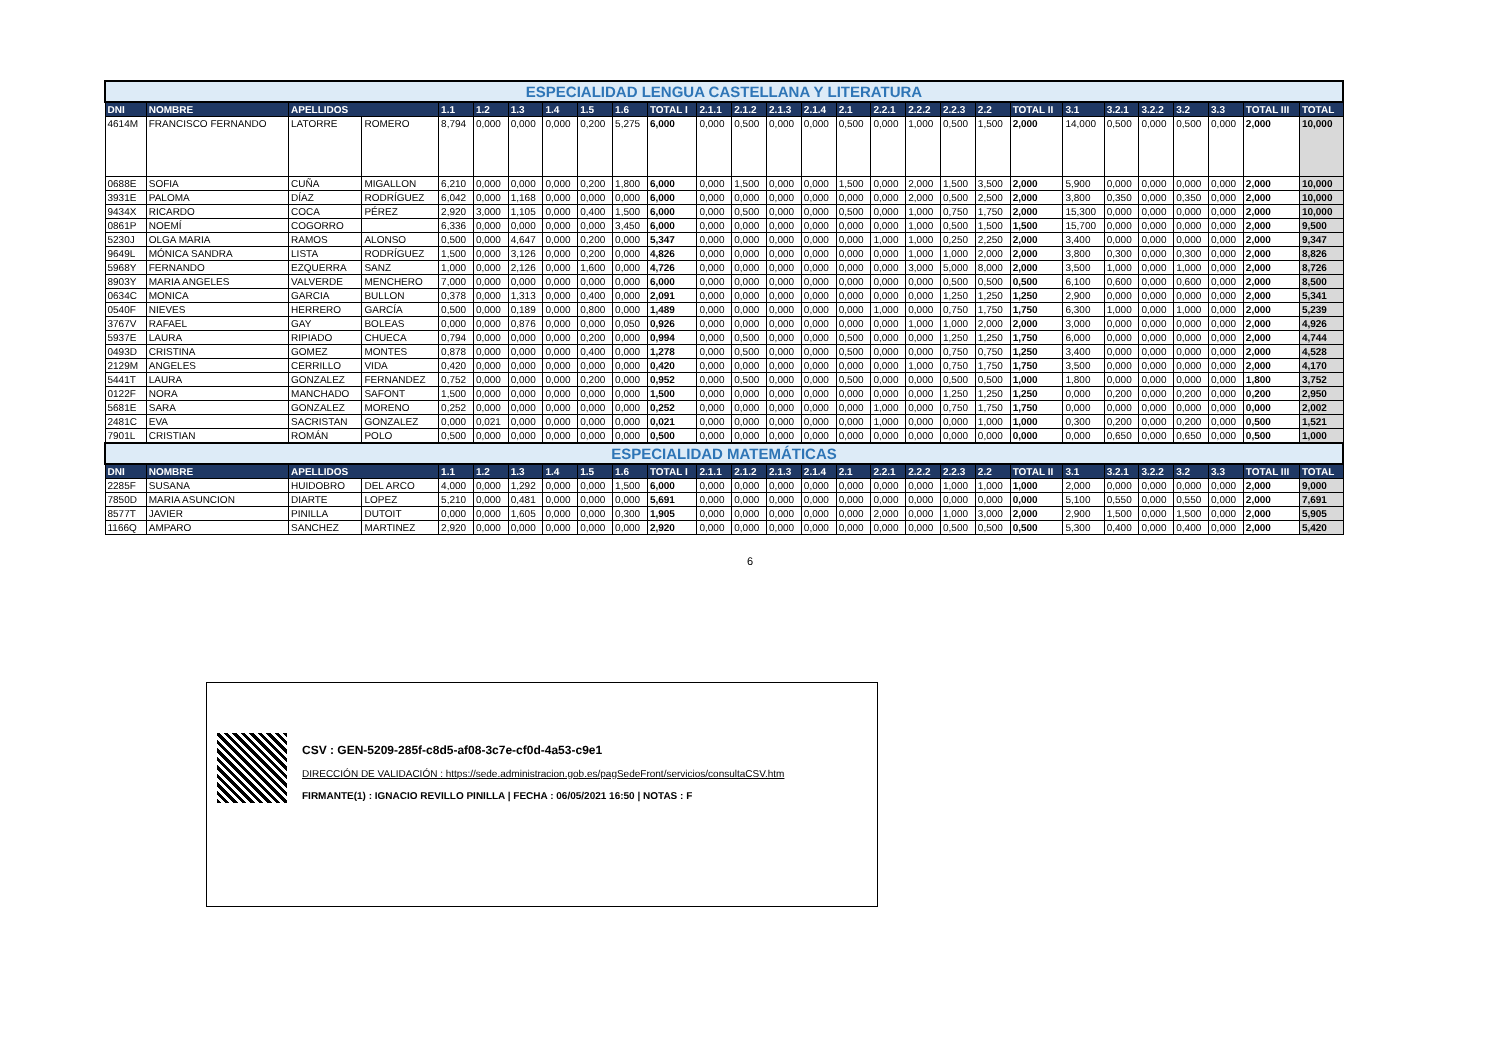| ESPECIALIDAD LENGUA CASTELLANA Y LITERATURA | | | | | | | | | | | | | | | | | | | | | | | | | | | |
| DNI | NOMBRE | APELLIDOS | | 1.1 | 1.2 | 1.3 | 1.4 | 1.5 | 1.6 | TOTAL I | 2.1.1 | 2.1.2 | 2.1.3 | 2.1.4 | 2.1 | 2.2.1 | 2.2.2 | 2.2.3 | 2.2 | TOTAL II | 3.1 | 3.2.1 | 3.2.2 | 3.2 | 3.3 | TOTAL III | TOTAL |
| 4614M | FRANCISCO FERNANDO | LATORRE | ROMERO | 8,794 | 0,000 | 0,000 | 0,000 | 0,200 | 5,275 | 6,000 | 0,000 | 0,500 | 0,000 | 0,000 | 0,500 | 0,000 | 1,000 | 0,500 | 1,500 | 2,000 | 14,000 | 0,500 | 0,000 | 0,500 | 0,000 | 2,000 | 10,000 |
| 0688E | SOFIA | CUÑA | MIGALLON | 6,210 | 0,000 | 0,000 | 0,000 | 0,200 | 1,800 | 6,000 | 0,000 | 1,500 | 0,000 | 0,000 | 1,500 | 0,000 | 2,000 | 1,500 | 3,500 | 2,000 | 5,900 | 0,000 | 0,000 | 0,000 | 0,000 | 2,000 | 10,000 |
| 3931E | PALOMA | DÍAZ | RODRÍGUEZ | 6,042 | 0,000 | 1,168 | 0,000 | 0,000 | 0,000 | 6,000 | 0,000 | 0,000 | 0,000 | 0,000 | 0,000 | 0,000 | 2,000 | 0,500 | 2,500 | 2,000 | 3,800 | 0,350 | 0,000 | 0,350 | 0,000 | 2,000 | 10,000 |
| 9434X | RICARDO | COCA | PÉREZ | 2,920 | 3,000 | 1,105 | 0,000 | 0,400 | 1,500 | 6,000 | 0,000 | 0,500 | 0,000 | 0,000 | 0,500 | 0,000 | 1,000 | 0,750 | 1,750 | 2,000 | 15,300 | 0,000 | 0,000 | 0,000 | 0,000 | 2,000 | 10,000 |
| 0861P | NOEMÍ | COGORRO | | 6,336 | 0,000 | 0,000 | 0,000 | 0,000 | 3,450 | 6,000 | 0,000 | 0,000 | 0,000 | 0,000 | 0,000 | 0,000 | 1,000 | 0,500 | 1,500 | 1,500 | 15,700 | 0,000 | 0,000 | 0,000 | 0,000 | 2,000 | 9,500 |
| 5230J | OLGA MARIA | RAMOS | ALONSO | 0,500 | 0,000 | 4,647 | 0,000 | 0,200 | 0,000 | 5,347 | 0,000 | 0,000 | 0,000 | 0,000 | 0,000 | 1,000 | 1,000 | 0,250 | 2,250 | 2,000 | 3,400 | 0,000 | 0,000 | 0,000 | 0,000 | 2,000 | 9,347 |
| 9649L | MÓNICA SANDRA | LISTA | RODRÍGUEZ | 1,500 | 0,000 | 3,126 | 0,000 | 0,200 | 0,000 | 4,826 | 0,000 | 0,000 | 0,000 | 0,000 | 0,000 | 0,000 | 1,000 | 1,000 | 2,000 | 2,000 | 3,800 | 0,300 | 0,000 | 0,300 | 0,000 | 2,000 | 8,826 |
| 5968Y | FERNANDO | EZQUERRA | SANZ | 1,000 | 0,000 | 2,126 | 0,000 | 1,600 | 0,000 | 4,726 | 0,000 | 0,000 | 0,000 | 0,000 | 0,000 | 0,000 | 3,000 | 5,000 | 8,000 | 2,000 | 3,500 | 1,000 | 0,000 | 1,000 | 0,000 | 2,000 | 8,726 |
| 8903Y | MARIA ANGELES | VALVERDE | MENCHERO | 7,000 | 0,000 | 0,000 | 0,000 | 0,000 | 0,000 | 6,000 | 0,000 | 0,000 | 0,000 | 0,000 | 0,000 | 0,000 | 0,000 | 0,500 | 0,500 | 0,500 | 6,100 | 0,600 | 0,000 | 0,600 | 0,000 | 2,000 | 8,500 |
| 0634C | MONICA | GARCIA | BULLON | 0,378 | 0,000 | 1,313 | 0,000 | 0,400 | 0,000 | 2,091 | 0,000 | 0,000 | 0,000 | 0,000 | 0,000 | 0,000 | 0,000 | 1,250 | 1,250 | 1,250 | 2,900 | 0,000 | 0,000 | 0,000 | 0,000 | 2,000 | 5,341 |
| 0540F | NIEVES | HERRERO | GARCÍA | 0,500 | 0,000 | 0,189 | 0,000 | 0,800 | 0,000 | 1,489 | 0,000 | 0,000 | 0,000 | 0,000 | 0,000 | 1,000 | 0,000 | 0,750 | 1,750 | 1,750 | 6,300 | 1,000 | 0,000 | 1,000 | 0,000 | 2,000 | 5,239 |
| 3767V | RAFAEL | GAY | BOLEAS | 0,000 | 0,000 | 0,876 | 0,000 | 0,000 | 0,050 | 0,926 | 0,000 | 0,000 | 0,000 | 0,000 | 0,000 | 0,000 | 1,000 | 1,000 | 2,000 | 2,000 | 3,000 | 0,000 | 0,000 | 0,000 | 0,000 | 2,000 | 4,926 |
| 5937E | LAURA | RIPIADO | CHUECA | 0,794 | 0,000 | 0,000 | 0,000 | 0,200 | 0,000 | 0,994 | 0,000 | 0,500 | 0,000 | 0,000 | 0,500 | 0,000 | 0,000 | 1,250 | 1,250 | 1,750 | 6,000 | 0,000 | 0,000 | 0,000 | 0,000 | 2,000 | 4,744 |
| 0493D | CRISTINA | GOMEZ | MONTES | 0,878 | 0,000 | 0,000 | 0,000 | 0,400 | 0,000 | 1,278 | 0,000 | 0,500 | 0,000 | 0,000 | 0,500 | 0,000 | 0,000 | 0,750 | 0,750 | 1,250 | 3,400 | 0,000 | 0,000 | 0,000 | 0,000 | 2,000 | 4,528 |
| 2129M | ANGELES | CERRILLO | VIDA | 0,420 | 0,000 | 0,000 | 0,000 | 0,000 | 0,000 | 0,420 | 0,000 | 0,000 | 0,000 | 0,000 | 0,000 | 0,000 | 1,000 | 0,750 | 1,750 | 1,750 | 3,500 | 0,000 | 0,000 | 0,000 | 0,000 | 2,000 | 4,170 |
| 5441T | LAURA | GONZALEZ | FERNANDEZ | 0,752 | 0,000 | 0,000 | 0,000 | 0,200 | 0,000 | 0,952 | 0,000 | 0,500 | 0,000 | 0,000 | 0,500 | 0,000 | 0,000 | 0,500 | 0,500 | 1,000 | 1,800 | 0,000 | 0,000 | 0,000 | 0,000 | 1,800 | 3,752 |
| 0122F | NORA | MANCHADO | SAFONT | 1,500 | 0,000 | 0,000 | 0,000 | 0,000 | 0,000 | 1,500 | 0,000 | 0,000 | 0,000 | 0,000 | 0,000 | 0,000 | 0,000 | 1,250 | 1,250 | 1,250 | 0,000 | 0,200 | 0,000 | 0,200 | 0,000 | 0,200 | 2,950 |
| 5681E | SARA | GONZALEZ | MORENO | 0,252 | 0,000 | 0,000 | 0,000 | 0,000 | 0,000 | 0,252 | 0,000 | 0,000 | 0,000 | 0,000 | 0,000 | 1,000 | 0,000 | 0,750 | 1,750 | 1,750 | 0,000 | 0,000 | 0,000 | 0,000 | 0,000 | 0,000 | 2,002 |
| 2481C | EVA | SACRISTAN | GONZALEZ | 0,000 | 0,021 | 0,000 | 0,000 | 0,000 | 0,000 | 0,021 | 0,000 | 0,000 | 0,000 | 0,000 | 0,000 | 1,000 | 0,000 | 0,000 | 1,000 | 1,000 | 0,300 | 0,200 | 0,000 | 0,200 | 0,000 | 0,500 | 1,521 |
| 7901L | CRISTIAN | ROMÁN | POLO | 0,500 | 0,000 | 0,000 | 0,000 | 0,000 | 0,000 | 0,500 | 0,000 | 0,000 | 0,000 | 0,000 | 0,000 | 0,000 | 0,000 | 0,000 | 0,000 | 0,000 | 0,000 | 0,650 | 0,000 | 0,650 | 0,000 | 0,500 | 1,000 |
| ESPECIALIDAD MATEMÁTICAS | | | | | | | | | | | | | | | | | | | | | | | | | | | |
| DNI | NOMBRE | APELLIDOS | | 1.1 | 1.2 | 1.3 | 1.4 | 1.5 | 1.6 | TOTAL I | 2.1.1 | 2.1.2 | 2.1.3 | 2.1.4 | 2.1 | 2.2.1 | 2.2.2 | 2.2.3 | 2.2 | TOTAL II | 3.1 | 3.2.1 | 3.2.2 | 3.2 | 3.3 | TOTAL III | TOTAL |
| 2285F | SUSANA | HUIDOBRO | DEL ARCO | 4,000 | 0,000 | 1,292 | 0,000 | 0,000 | 1,500 | 6,000 | 0,000 | 0,000 | 0,000 | 0,000 | 0,000 | 0,000 | 0,000 | 1,000 | 1,000 | 1,000 | 2,000 | 0,000 | 0,000 | 0,000 | 0,000 | 2,000 | 9,000 |
| 7850D | MARIA ASUNCION | DIARTE | LOPEZ | 5,210 | 0,000 | 0,481 | 0,000 | 0,000 | 0,000 | 5,691 | 0,000 | 0,000 | 0,000 | 0,000 | 0,000 | 0,000 | 0,000 | 0,000 | 0,000 | 0,000 | 5,100 | 0,550 | 0,000 | 0,550 | 0,000 | 2,000 | 7,691 |
| 8577T | JAVIER | PINILLA | DUTOIT | 0,000 | 0,000 | 1,605 | 0,000 | 0,000 | 0,300 | 1,905 | 0,000 | 0,000 | 0,000 | 0,000 | 0,000 | 2,000 | 0,000 | 1,000 | 3,000 | 2,000 | 2,900 | 1,500 | 0,000 | 1,500 | 0,000 | 2,000 | 5,905 |
| 1166Q | AMPARO | SANCHEZ | MARTINEZ | 2,920 | 0,000 | 0,000 | 0,000 | 0,000 | 0,000 | 2,920 | 0,000 | 0,000 | 0,000 | 0,000 | 0,000 | 0,000 | 0,000 | 0,500 | 0,500 | 0,500 | 5,300 | 0,400 | 0,000 | 0,400 | 0,000 | 2,000 | 5,420 |
6
CSV : GEN-5209-285f-c8d5-af08-3c7e-cf0d-4a53-c9e1
DIRECCIÓN DE VALIDACIÓN : https://sede.administracion.gob.es/pagSedeFront/servicios/consultaCSV.htm
FIRMANTE(1) : IGNACIO REVILLO PINILLA | FECHA : 06/05/2021 16:50 | NOTAS : F